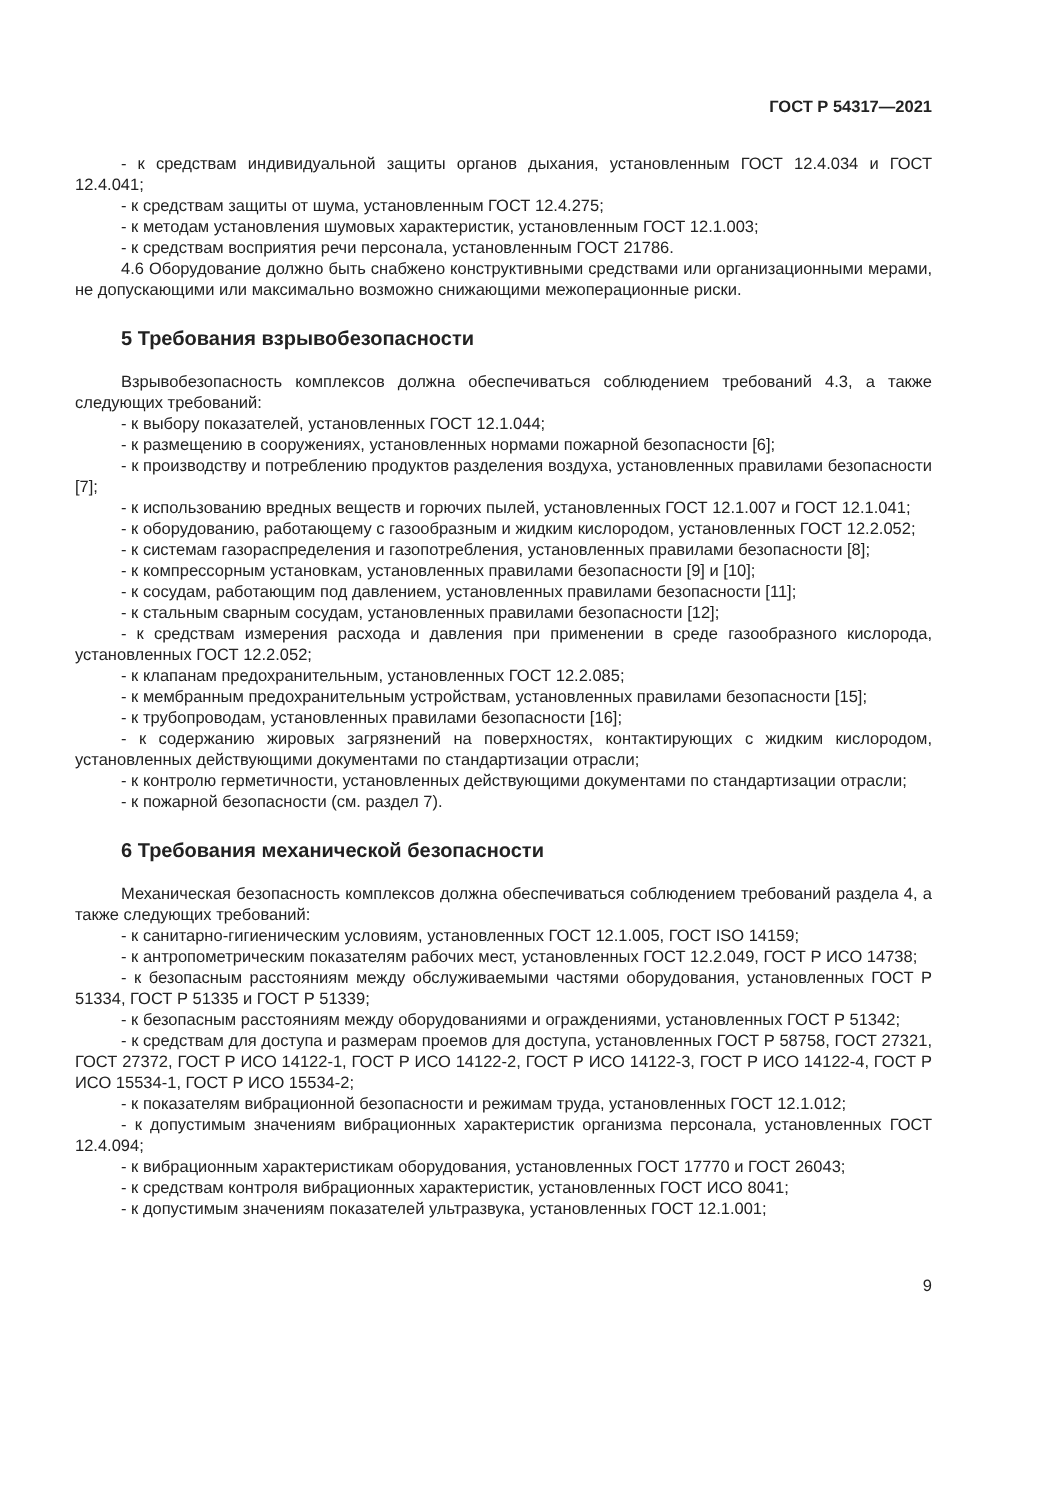ГОСТ Р 54317—2021
- к средствам индивидуальной защиты органов дыхания, установленным ГОСТ 12.4.034 и ГОСТ 12.4.041;
- к средствам защиты от шума, установленным ГОСТ 12.4.275;
- к методам установления шумовых характеристик, установленным ГОСТ 12.1.003;
- к средствам восприятия речи персонала, установленным ГОСТ 21786.
4.6 Оборудование должно быть снабжено конструктивными средствами или организационными мерами, не допускающими или максимально возможно снижающими межоперационные риски.
5 Требования взрывобезопасности
Взрывобезопасность комплексов должна обеспечиваться соблюдением требований 4.3, а также следующих требований:
- к выбору показателей, установленных ГОСТ 12.1.044;
- к размещению в сооружениях, установленных нормами пожарной безопасности [6];
- к производству и потреблению продуктов разделения воздуха, установленных правилами безопасности [7];
- к использованию вредных веществ и горючих пылей, установленных ГОСТ 12.1.007 и ГОСТ 12.1.041;
- к оборудованию, работающему с газообразным и жидким кислородом, установленных ГОСТ 12.2.052;
- к системам газораспределения и газопотребления, установленных правилами безопасности [8];
- к компрессорным установкам, установленных правилами безопасности [9] и [10];
- к сосудам, работающим под давлением, установленных правилами безопасности [11];
- к стальным сварным сосудам, установленных правилами безопасности [12];
- к средствам измерения расхода и давления при применении в среде газообразного кислорода, установленных ГОСТ 12.2.052;
- к клапанам предохранительным, установленных ГОСТ 12.2.085;
- к мембранным предохранительным устройствам, установленных правилами безопасности [15];
- к трубопроводам, установленных правилами безопасности [16];
- к содержанию жировых загрязнений на поверхностях, контактирующих с жидким кислородом, установленных действующими документами по стандартизации отрасли;
- к контролю герметичности, установленных действующими документами по стандартизации отрасли;
- к пожарной безопасности (см. раздел 7).
6 Требования механической безопасности
Механическая безопасность комплексов должна обеспечиваться соблюдением требований раздела 4, а также следующих требований:
- к санитарно-гигиеническим условиям, установленных ГОСТ 12.1.005, ГОСТ ISO 14159;
- к антропометрическим показателям рабочих мест, установленных ГОСТ 12.2.049, ГОСТ Р ИСО 14738;
- к безопасным расстояниям между обслуживаемыми частями оборудования, установленных ГОСТ Р 51334, ГОСТ Р 51335 и ГОСТ Р 51339;
- к безопасным расстояниям между оборудованиями и ограждениями, установленных ГОСТ Р 51342;
- к средствам для доступа и размерам проемов для доступа, установленных ГОСТ Р 58758, ГОСТ 27321, ГОСТ 27372, ГОСТ Р ИСО 14122-1, ГОСТ Р ИСО 14122-2, ГОСТ Р ИСО 14122-3, ГОСТ Р ИСО 14122-4, ГОСТ Р ИСО 15534-1, ГОСТ Р ИСО 15534-2;
- к показателям вибрационной безопасности и режимам труда, установленных ГОСТ 12.1.012;
- к допустимым значениям вибрационных характеристик организма персонала, установленных ГОСТ 12.4.094;
- к вибрационным характеристикам оборудования, установленных ГОСТ 17770 и ГОСТ 26043;
- к средствам контроля вибрационных характеристик, установленных ГОСТ ИСО 8041;
- к допустимым значениям показателей ультразвука, установленных ГОСТ 12.1.001;
9